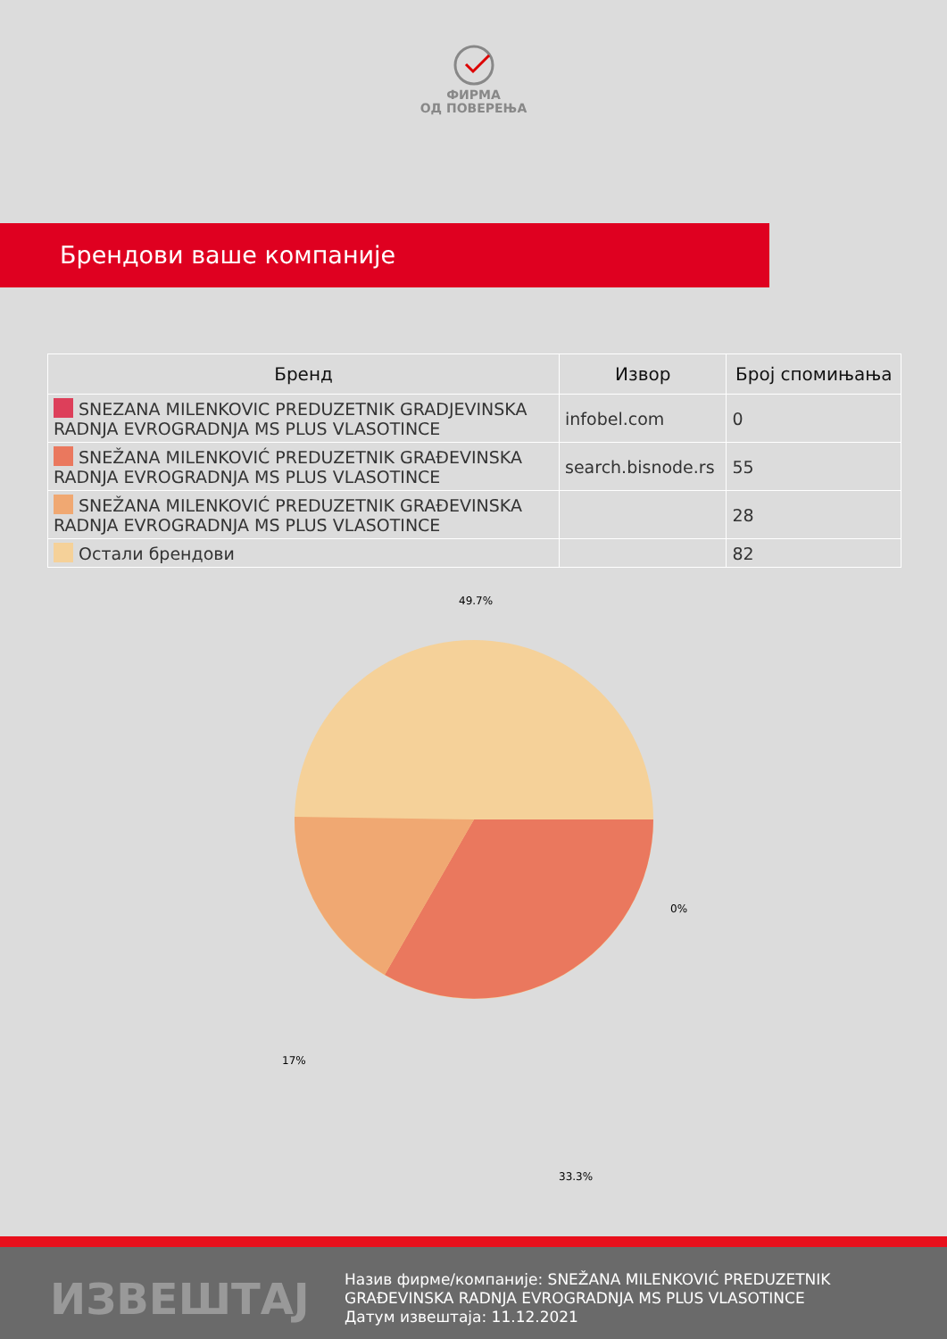ФИРМА
ОД ПОВЕРЕЊА
Брендови ваше компаније
| Бренд | Извор | Број спомињања |
| --- | --- | --- |
| SNEZANA MILENKOVIC PREDUZETNIK GRADJEVINSKA RADNJA EVROGRADNJA MS PLUS VLASOTINCE | infobel.com | 0 |
| SNEŽANA MILENKOVIĆ PREDUZETNIK GRAĐEVINSKA RADNJA EVROGRADNJA MS PLUS VLASOTINCE | search.bisnode.rs | 55 |
| SNEŽANA MILENKOVIĆ PREDUZETNIK GRAĐEVINSKA RADNJA EVROGRADNJA MS PLUS VLASOTINCE | | 28 |
| Остали брендови | | 82 |
49.7%
0%
17%
33.3%
ИЗВЕШТАЈ
Назив фирме/компаније: SNEŽANA MILENKOVIĆ PREDUZETNIK
GRAĐEVINSKA RADNJA EVROGRADNJA MS PLUS VLASOTINCE
Датум извештаја: 11.12.2021